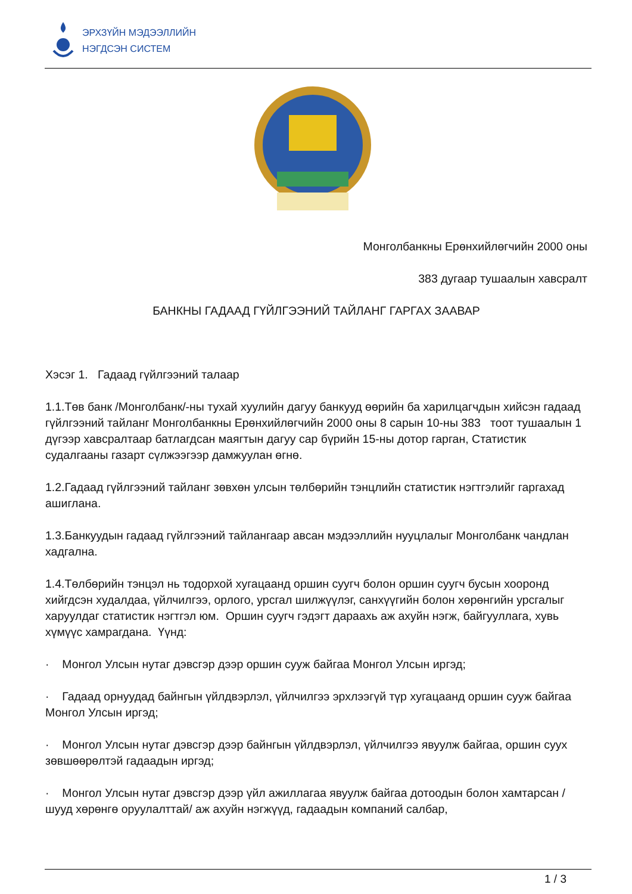ЭРХЗҮЙН МЭДЭЭЛЛИЙН
НЭГДСЭН СИСТЕМ
Монголбанкны Ерөнхийлөгчийн 2000 оны
383 дугаар тушаалын хавсралт
БАНКНЫ ГАДААД ГҮЙЛГЭЭНИЙ ТАЙЛАНГ ГАРГАХ ЗААВАР
Хэсэг 1. Гадаад гүйлгээний талаар
1.1.Төв банк /Монголбанк/-ны тухай хуулийн дагуу банкууд өөрийн ба харилцагчдын хийсэн гадаад гүйлгээний тайланг Монголбанкны Ерөнхийлөгчийн 2000 оны 8 сарын 10-ны 383 тоот тушаалын 1 дүгээр хавсралтаар батлагдсан маягтын дагуу сар бүрийн 15-ны дотор гарган, Статистик судалгааны газарт сүлжээгээр дамжуулан өгнө.
1.2.Гадаад гүйлгээний тайланг зөвхөн улсын төлбөрийн тэнцлийн статистик нэгтгэлийг гаргахад ашиглана.
1.3.Банкуудын гадаад гүйлгээний тайлангаар авсан мэдээллийн нууцлалыг Монголбанк чандлан хадгална.
1.4.Төлбөрийн тэнцэл нь тодорхой хугацаанд оршин суугч болон оршин суугч бусын хооронд хийгдсэн худалдаа, үйлчилгээ, орлого, урсгал шилжүүлэг, санхүүгийн болон хөрөнгийн урсгалыг харуулдаг статистик нэгтгэл юм. Оршин суугч гэдэгт дараахь аж ахуйн нэгж, байгууллага, хувь хүмүүс хамрагдана. Үүнд:
· Монгол Улсын нутаг дэвсгэр дээр оршин сууж байгаа Монгол Улсын иргэд;
· Гадаад орнуудад байнгын үйлдвэрлэл, үйлчилгээ эрхлээгүй түр хугацаанд оршин сууж байгаа Монгол Улсын иргэд;
· Монгол Улсын нутаг дэвсгэр дээр байнгын үйлдвэрлэл, үйлчилгээ явуулж байгаа, оршин суух зөвшөөрөлтэй гадаадын иргэд;
· Монгол Улсын нутаг дэвсгэр дээр үйл ажиллагаа явуулж байгаа дотоодын болон хамтарсан /шууд хөрөнгө оруулалттай/ аж ахуйн нэгжүүд, гадаадын компаний салбар,
1 / 3